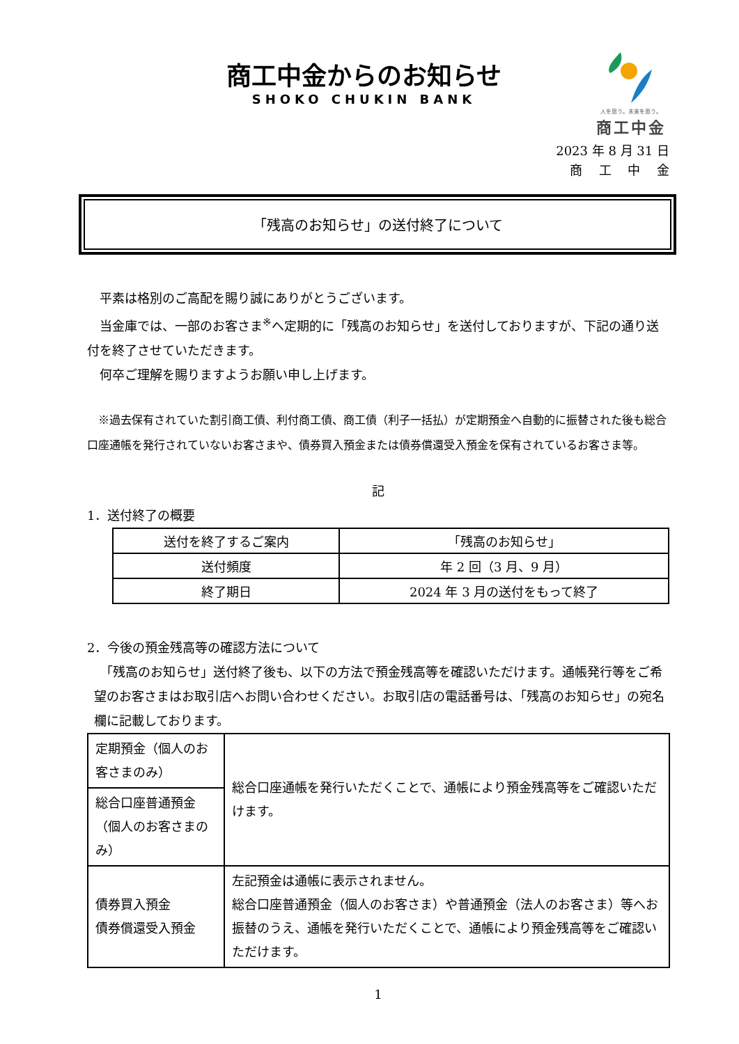商工中金からのお知らせ
SHOKO CHUKIN BANK
人を思う。未来を思う。
商工中金
2023 年 8 月 31 日
商　 工　 中　 金
「残高のお知らせ」の送付終了について
　平素は格別のご高配を賜り誠にありがとうございます。
　当金庫では、一部のお客さま<sup>※</sup>へ定期的に「残高のお知らせ」を送付しておりますが、下記の通り送付を終了させていただきます。
　何卒ご理解を賜りますようお願い申し上げます。
　※過去保有されていた割引商工債、利付商工債、商工債（利子一括払）が定期預金へ自動的に振替された後も総合口座通帳を発行されていないお客さまや、債券買入預金または債券償還受入預金を保有されているお客さま等。
記
1．送付終了の概要
| 送付を終了するご案内 | 「残高のお知らせ」 |
| 送付頻度 | 年 2 回（3 月、9 月） |
| 終了期日 | 2024 年 3 月の送付をもって終了 |
2．今後の預金残高等の確認方法について
　「残高のお知らせ」送付終了後も、以下の方法で預金残高等を確認いただけます。通帳発行等をご希望のお客さまはお取引店へお問い合わせください。お取引店の電話番号は、「残高のお知らせ」の宛名欄に記載しております。
| 定期預金（個人のお客さまのみ） | 総合口座通帳を発行いただくことで、通帳により預金残高等をご確認いただけます。 |
| 総合口座普通預金（個人のお客さまのみ） | |
| 債券買入預金 債券償還受入預金 | 左記預金は通帳に表示されません。 総合口座普通預金（個人のお客さま）や普通預金（法人のお客さま）等へお振替のうえ、通帳を発行いただくことで、通帳により預金残高等をご確認いただけます。 |
1